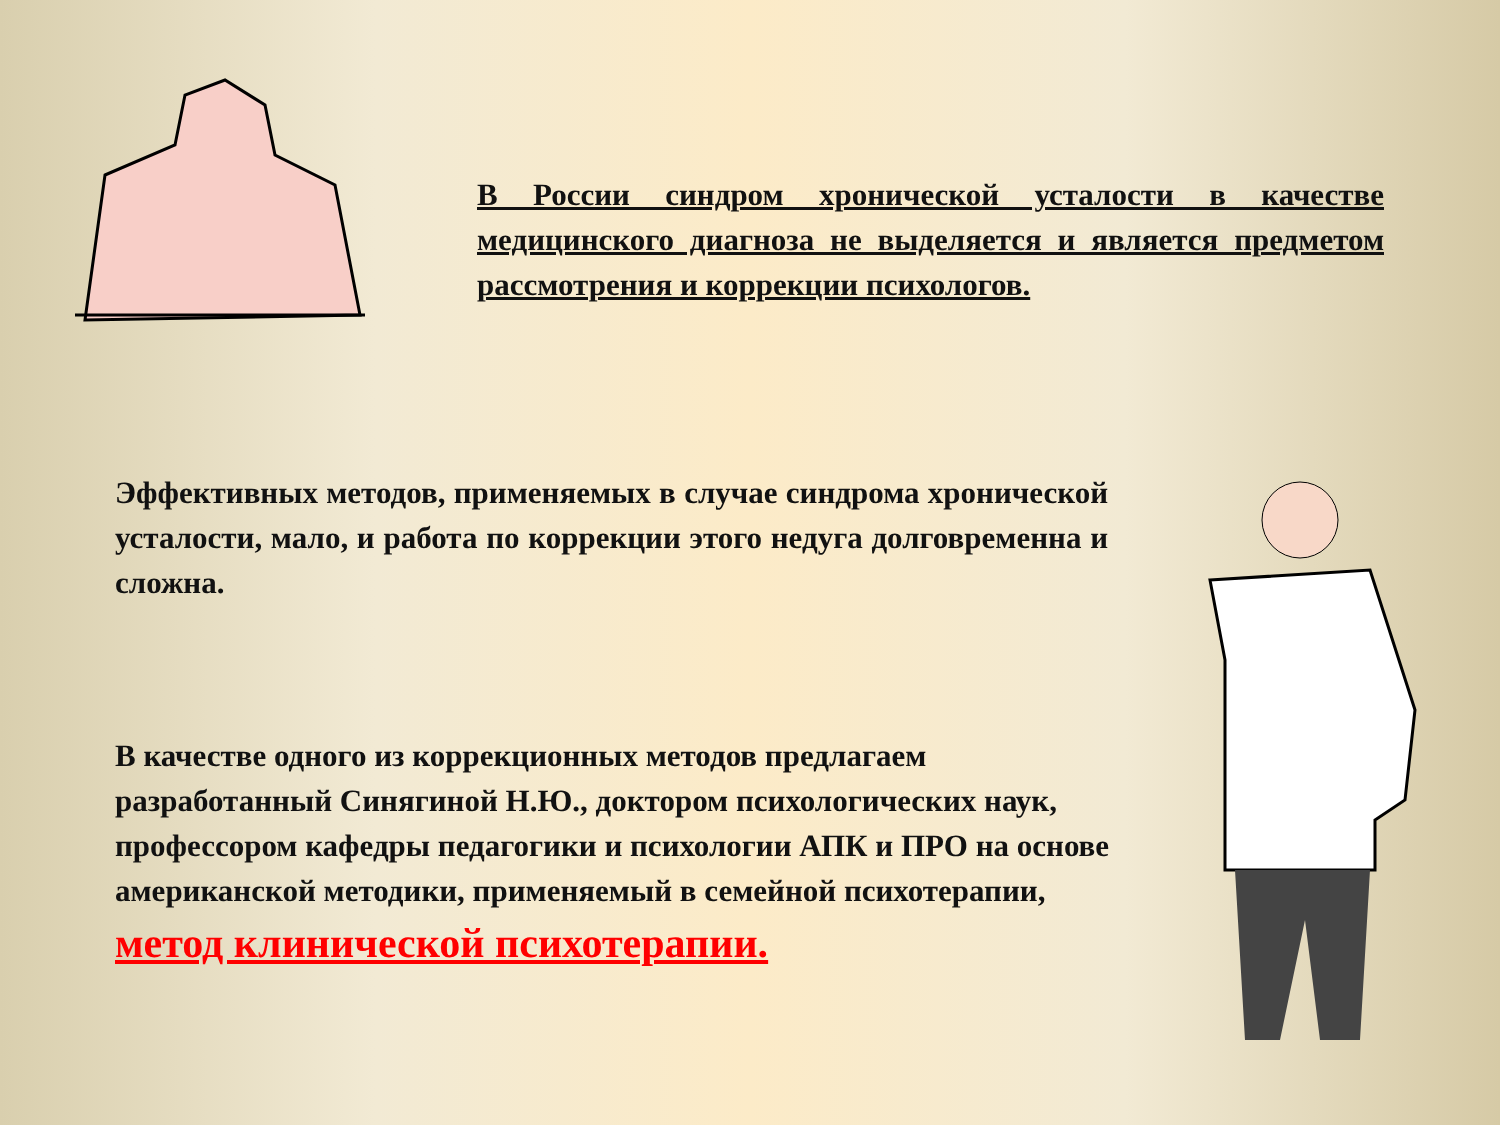В России синдром хронической усталости в качестве медицинского диагноза не выделяется и является предметом рассмотрения и коррекции психологов.
Эффективных методов, применяемых в случае синдрома хронической усталости, мало, и работа по коррекции этого недуга долговременна и сложна.
В качестве одного из коррекционных методов предлагаем разработанный Синягиной Н.Ю., доктором психологических наук, профессором кафедры педагогики и психологии АПК и ПРО на основе американской методики, применяемый в семейной психотерапии,
метод клинической психотерапии.